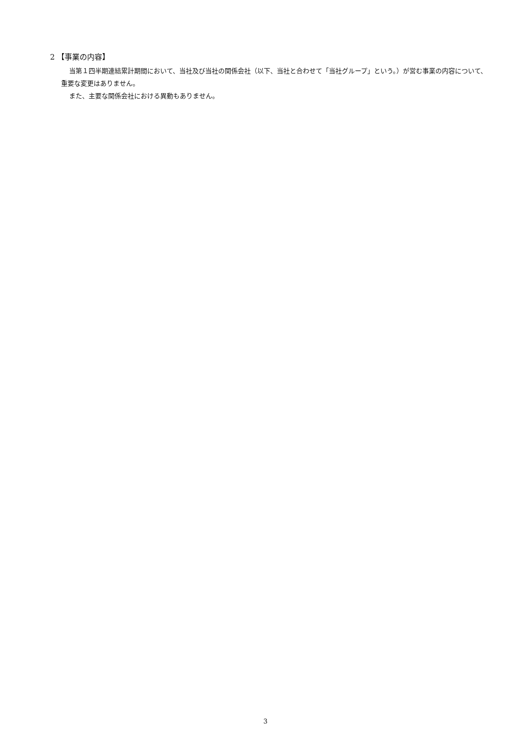2 【事業の内容】
当第１四半期連結累計期間において、当社及び当社の関係会社（以下、当社と合わせて「当社グループ」という。）が営む事業の内容について、重要な変更はありません。
また、主要な関係会社における異動もありません。
3